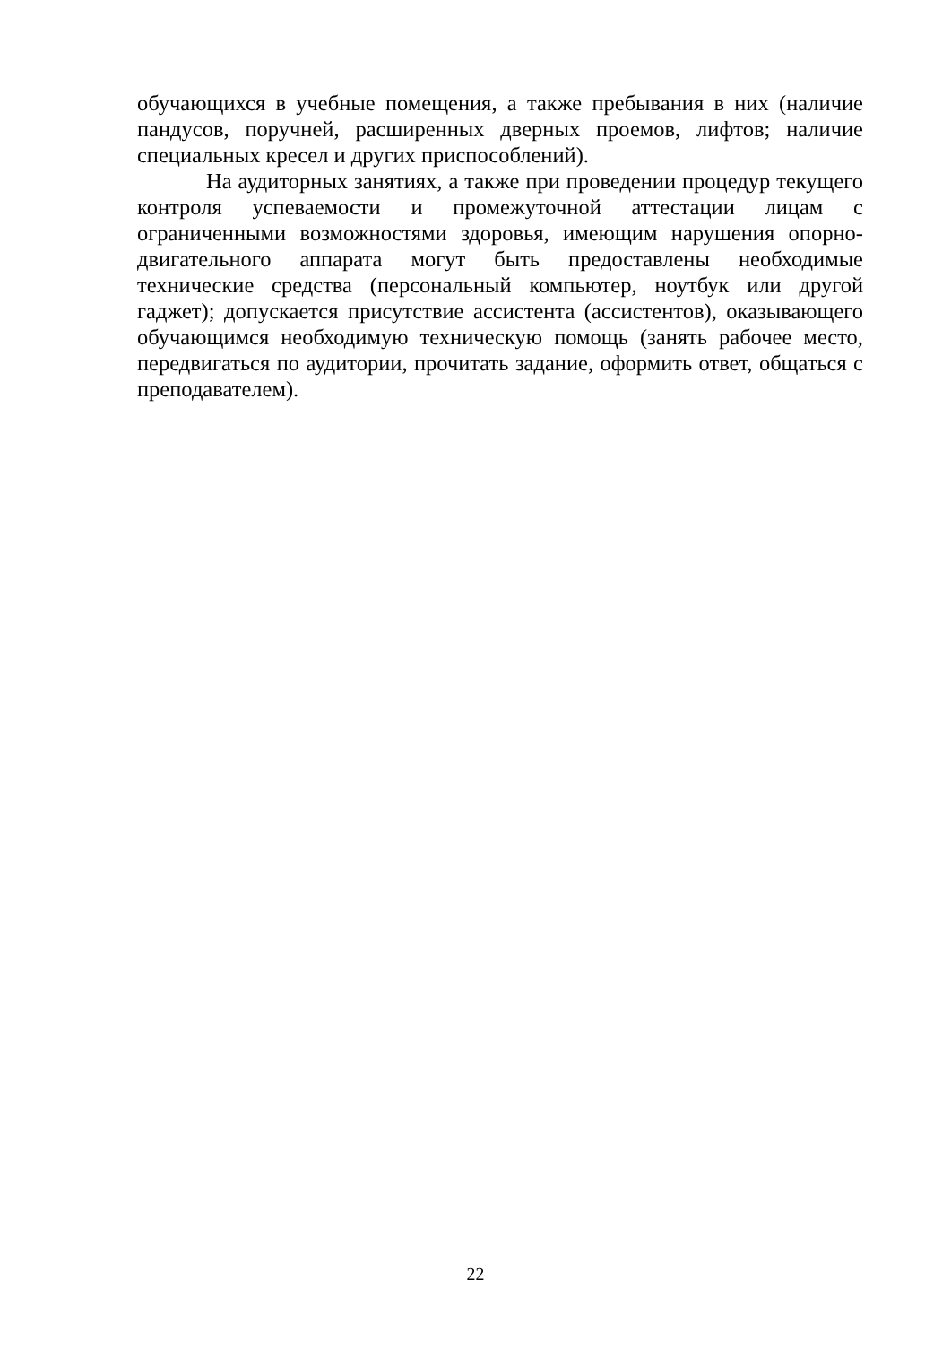обучающихся в учебные помещения, а также пребывания в них (наличие пандусов, поручней, расширенных дверных проемов, лифтов; наличие специальных кресел и других приспособлений).
На аудиторных занятиях, а также при проведении процедур текущего контроля успеваемости и промежуточной аттестации лицам с ограниченными возможностями здоровья, имеющим нарушения опорно-двигательного аппарата могут быть предоставлены необходимые технические средства (персональный компьютер, ноутбук или другой гаджет); допускается присутствие ассистента (ассистентов), оказывающего обучающимся необходимую техническую помощь (занять рабочее место, передвигаться по аудитории, прочитать задание, оформить ответ, общаться с преподавателем).
22